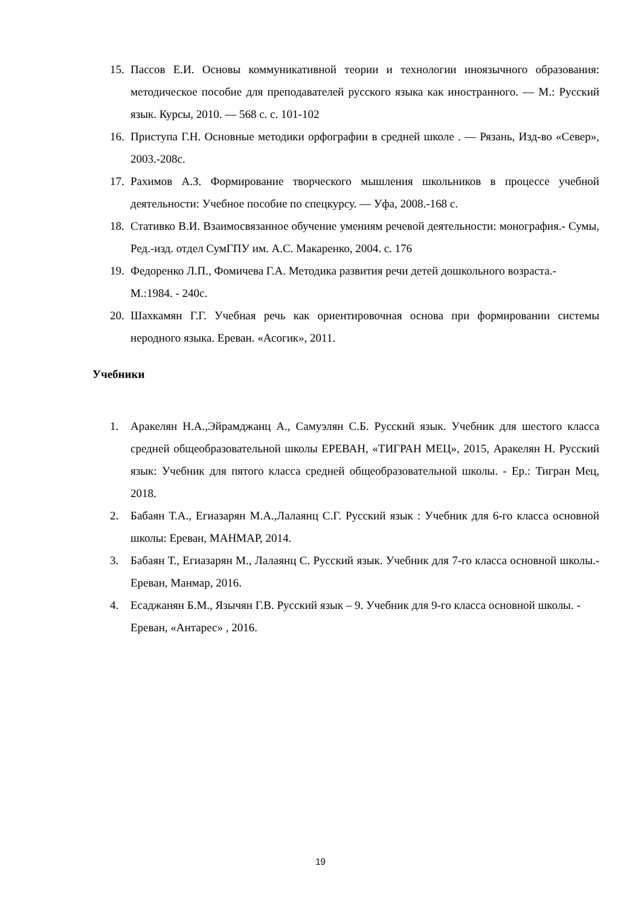15.
Пассов Е.И. Основы коммуникативной теории и технологии иноязычного образования: методическое пособие для преподавателей русского языка как иностранного. — М.: Русский язык. Курсы, 2010. — 568 с. с. 101-102
16.
Приступа Г.Н. Основные методики орфографии в средней школе . — Рязань, Изд-во «Север», 2003.-208с.
17.
Рахимов А.З. Формирование творческого мышления школьников в процессе учебной деятельности: Учебное пособие по спецкурсу. — Уфа, 2008.-168 с.
18.
Стативко В.И. Взаимосвязанное обучение умениям речевой деятельности: монография.- Сумы, Ред.-изд. отдел СумГПУ им. А.С. Макаренко, 2004. с. 176
19.
Федоренко Л.П., Фомичева Г.А. Методика развития речи детей дошкольного возраста.- М.:1984. - 240с.
20.
Шахкамян Г.Г. Учебная речь как ориентировочная основа при формировании системы неродного языка. Ереван. «Асогик», 2011.
Учебники
1. Аракелян Н.А.,Эйрамджанц А., Самуэлян С.Б. Русский язык. Учебник для шестого класса средней общеобразовательной школы ЕРЕВАН, «ТИГРАН МЕЦ», 2015, Аракелян Н. Русский язык: Учебник для пятого класса средней общеобразовательной школы. - Ер.: Тигран Мец, 2018.
2. Бабаян Т.А., Егиазарян М.А.,Лалаянц С.Г. Русский язык : Учебник для 6-го класса основной школы: Ереван, МАНМАР, 2014.
3. Бабаян Т., Егиазарян М., Лалаянц С. Русский язык. Учебник для 7-го класса основной школы.- Ереван, Манмар, 2016.
4. Есаджанян Б.М., Язычян Г.В. Русский язык – 9. Учебник для 9-го класса основной школы. - Ереван, «Антарес» , 2016.
19